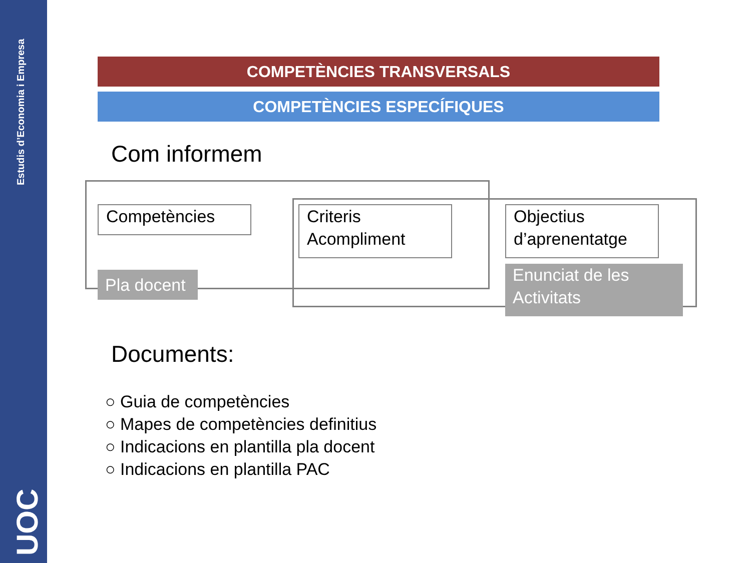Estudis d’Economia i Empresa
UOC
COMPETÈNCIES TRANSVERSALS
COMPETÈNCIES ESPECÍFIQUES
Com informem
Competències
Criteris Acompliment
Objectius d’aprenentatge
Pla docent
Enunciat de les Activitats
Documents:
○ Guia de competències
○ Mapes de competències definitius
○ Indicacions en plantilla pla docent
○ Indicacions en plantilla PAC